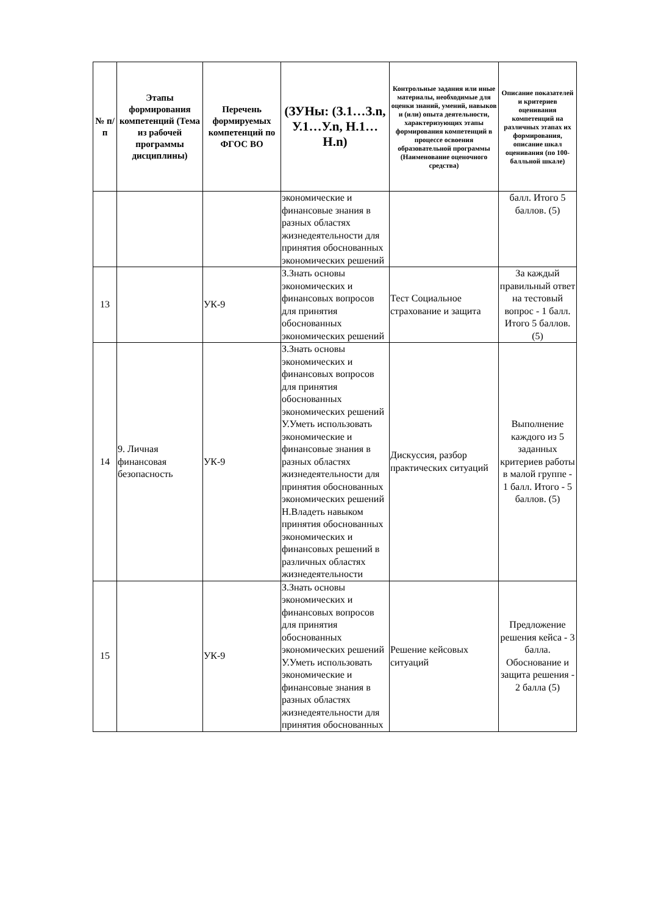| № п/п | Этапы формирования компетенций (Тема из рабочей программы дисциплины) | Перечень формируемых компетенций по ФГОС ВО | (ЗУНы: (З.1…З.n, У.1…У.n, Н.1…Н.n) | Контрольные задания или иные материалы, необходимые для оценки знаний, умений, навыков и (или) опыта деятельности, характеризующих этапы формирования компетенций в процессе освоения образовательной программы (Наименование оценочного средства) | Описание показателей и критериев оценивания компетенций на различных этапах их формирования, описание шкал оценивания (по 100-балльной шкале) |
| --- | --- | --- | --- | --- | --- |
| | | | экономические и финансовые знания в разных областях жизнедеятельности для принятия обоснованных экономических решений | | балл. Итого 5 баллов. (5) |
| 13 | | УК-9 | З.Знать основы экономических и финансовых вопросов для принятия обоснованных экономических решений | Тест Социальное страхование и защита | За каждый правильный ответ на тестовый вопрос - 1 балл. Итого 5 баллов. (5) |
| 14 | 9. Личная финансовая безопасность | УК-9 | З.Знать основы экономических и финансовых вопросов для принятия обоснованных экономических решений У.Уметь использовать экономические и финансовые знания в разных областях жизнедеятельности для принятия обоснованных экономических решений Н.Владеть навыком принятия обоснованных экономических и финансовых решений в различных областях жизнедеятельности | Дискуссия, разбор практических ситуаций | Выполнение каждого из 5 заданных критериев работы в малой группе - 1 балл. Итого - 5 баллов. (5) |
| 15 | | УК-9 | З.Знать основы экономических и финансовых вопросов для принятия обоснованных экономических решений У.Уметь использовать экономические и финансовые знания в разных областях жизнедеятельности для принятия обоснованных | Решение кейсовых ситуаций | Предложение решения кейса - 3 балла. Обоснование и защита решения - 2 балла (5) |